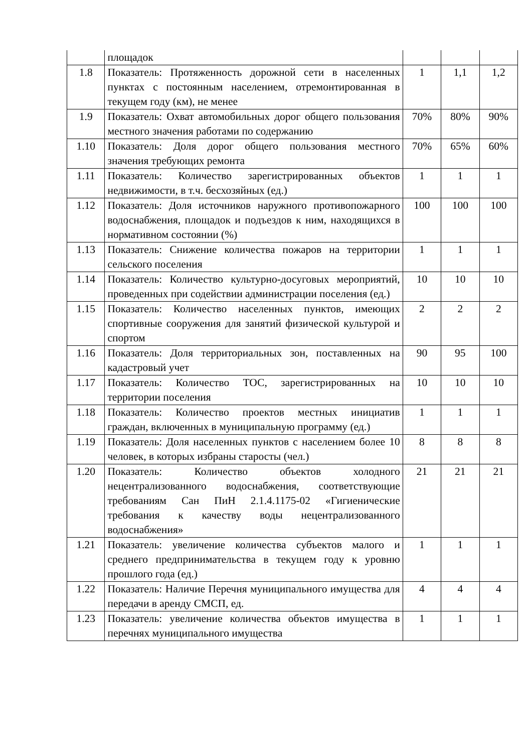| | площадок | | | |
| 1.8 | Показатель: Протяженность дорожной сети в населенных пунктах с постоянным населением, отремонтированная в текущем году (км), не менее | 1 | 1,1 | 1,2 |
| 1.9 | Показатель: Охват автомобильных дорог общего пользования местного значения работами по содержанию | 70% | 80% | 90% |
| 1.10 | Показатель: Доля дорог общего пользования местного значения требующих ремонта | 70% | 65% | 60% |
| 1.11 | Показатель: Количество зарегистрированных объектов недвижимости, в т.ч. бесхозяйных (ед.) | 1 | 1 | 1 |
| 1.12 | Показатель: Доля источников наружного противопожарного водоснабжения, площадок и подъездов к ним, находящихся в нормативном состоянии (%) | 100 | 100 | 100 |
| 1.13 | Показатель: Снижение количества пожаров на территории сельского поселения | 1 | 1 | 1 |
| 1.14 | Показатель: Количество культурно-досуговых мероприятий, проведенных при содействии администрации поселения (ед.) | 10 | 10 | 10 |
| 1.15 | Показатель: Количество населенных пунктов, имеющих спортивные сооружения для занятий физической культурой и спортом | 2 | 2 | 2 |
| 1.16 | Показатель: Доля территориальных зон, поставленных на кадастровый учет | 90 | 95 | 100 |
| 1.17 | Показатель: Количество ТОС, зарегистрированных на территории поселения | 10 | 10 | 10 |
| 1.18 | Показатель: Количество проектов местных инициатив граждан, включенных в муниципальную программу (ед.) | 1 | 1 | 1 |
| 1.19 | Показатель: Доля населенных пунктов с населением более 10 человек, в которых избраны старосты (чел.) | 8 | 8 | 8 |
| 1.20 | Показатель: Количество объектов холодного нецентрализованного водоснабжения, соответствующие требованиям Сан ПиН 2.1.4.1175-02 «Гигиенические требования к качеству воды нецентрализованного водоснабжения» | 21 | 21 | 21 |
| 1.21 | Показатель: увеличение количества субъектов малого и среднего предпринимательства в текущем году к уровню прошлого года (ед.) | 1 | 1 | 1 |
| 1.22 | Показатель: Наличие Перечня муниципального имущества для передачи в аренду СМСП, ед. | 4 | 4 | 4 |
| 1.23 | Показатель: увеличение количества объектов имущества в перечнях муниципального имущества | 1 | 1 | 1 |